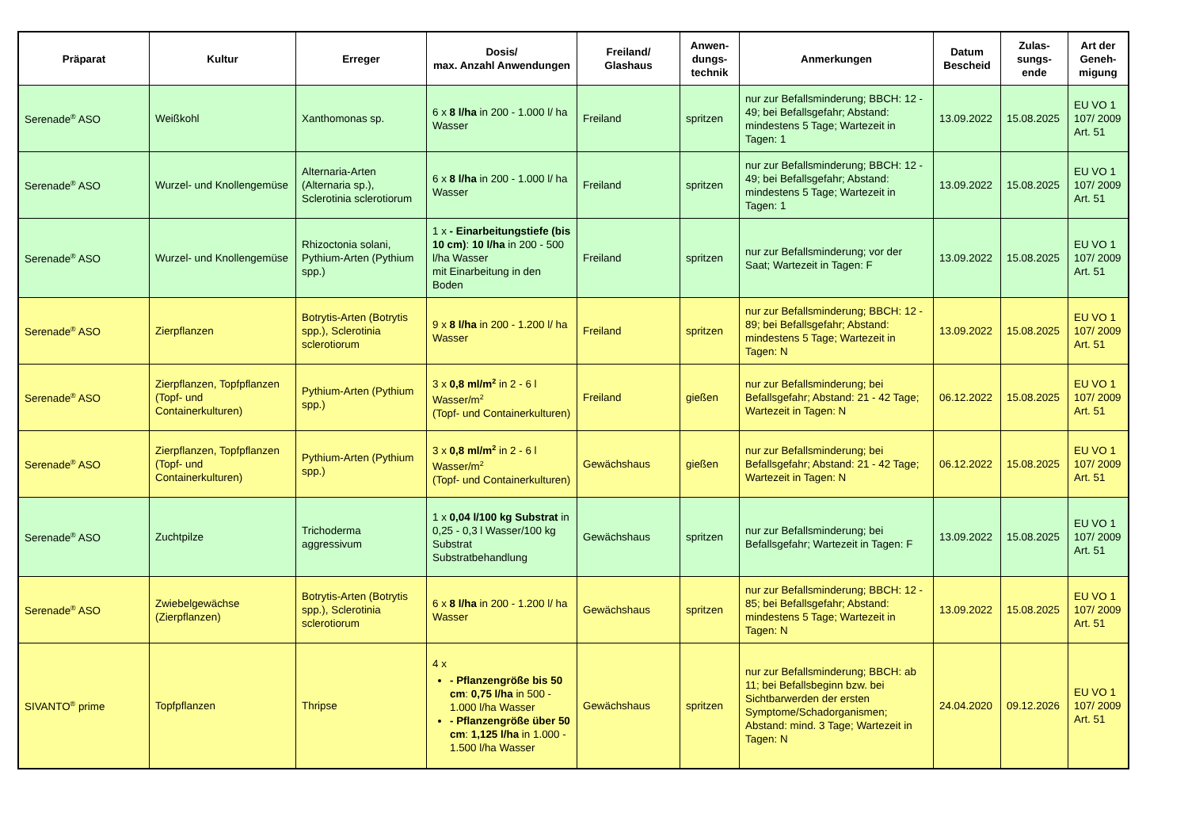| Präparat | Kultur | Erreger | Dosis/ max. Anzahl Anwendungen | Freiland/ Glashaus | Anwen-dungs-technik | Anmerkungen | Datum Bescheid | Zulas-sungs-ende | Art der Geneh-migung |
| --- | --- | --- | --- | --- | --- | --- | --- | --- | --- |
| Serenade<sup>®</sup> ASO | Weißkohl | Xanthomonas sp. | 6 x 8 l/ha in 200 - 1.000 l/ ha Wasser | Freiland | spritzen | nur zur Befallsminderung; BBCH: 12 - 49; bei Befallsgefahr; Abstand: mindestens 5 Tage; Wartezeit in Tagen: 1 | 13.09.2022 | 15.08.2025 | EU VO 1 107/ 2009 Art. 51 |
| Serenade<sup>®</sup> ASO | Wurzel- und Knollengemüse | Alternaria-Arten (Alternaria sp.), Sclerotinia sclerotiorum | 6 x 8 l/ha in 200 - 1.000 l/ ha Wasser | Freiland | spritzen | nur zur Befallsminderung; BBCH: 12 - 49; bei Befallsgefahr; Abstand: mindestens 5 Tage; Wartezeit in Tagen: 1 | 13.09.2022 | 15.08.2025 | EU VO 1 107/ 2009 Art. 51 |
| Serenade<sup>®</sup> ASO | Wurzel- und Knollengemüse | Rhizoctonia solani, Pythium-Arten (Pythium spp.) | 1 x - Einarbeitungstiefe (bis 10 cm) : 10 l/ha in 200 - 500 l/ha Wasser mit Einarbeitung in den Boden | Freiland | spritzen | nur zur Befallsminderung; vor der Saat; Wartezeit in Tagen: F | 13.09.2022 | 15.08.2025 | EU VO 1 107/ 2009 Art. 51 |
| Serenade<sup>®</sup> ASO | Zierpflanzen | Botrytis-Arten (Botrytis spp.), Sclerotinia sclerotiorum | 9 x 8 l/ha in 200 - 1.200 l/ ha Wasser | Freiland | spritzen | nur zur Befallsminderung; BBCH: 12 - 89; bei Befallsgefahr; Abstand: mindestens 5 Tage; Wartezeit in Tagen: N | 13.09.2022 | 15.08.2025 | EU VO 1 107/ 2009 Art. 51 |
| Serenade<sup>®</sup> ASO | Zierpflanzen, Topfpflanzen (Topf- und Containerkulturen) | Pythium-Arten (Pythium spp.) | 3 x 0,8 ml/m<sup>2</sup> in 2 - 6 l Wasser/m<sup>2</sup> (Topf- und Containerkulturen) | Freiland | gießen | nur zur Befallsminderung; bei Befallsgefahr; Abstand: 21 - 42 Tage; Wartezeit in Tagen: N | 06.12.2022 | 15.08.2025 | EU VO 1 107/ 2009 Art. 51 |
| Serenade<sup>®</sup> ASO | Zierpflanzen, Topfpflanzen (Topf- und Containerkulturen) | Pythium-Arten (Pythium spp.) | 3 x 0,8 ml/m<sup>2</sup> in 2 - 6 l Wasser/m<sup>2</sup> (Topf- und Containerkulturen) | Gewächshaus | gießen | nur zur Befallsminderung; bei Befallsgefahr; Abstand: 21 - 42 Tage; Wartezeit in Tagen: N | 06.12.2022 | 15.08.2025 | EU VO 1 107/ 2009 Art. 51 |
| Serenade<sup>®</sup> ASO | Zuchtpilze | Trichoderma aggressivum | 1 x 0,04 l/100 kg Substrat in 0,25 - 0,3 l Wasser/100 kg Substrat Substratbehandlung | Gewächshaus | spritzen | nur zur Befallsminderung; bei Befallsgefahr; Wartezeit in Tagen: F | 13.09.2022 | 15.08.2025 | EU VO 1 107/ 2009 Art. 51 |
| Serenade<sup>®</sup> ASO | Zwiebelgewächse (Zierpflanzen) | Botrytis-Arten (Botrytis spp.), Sclerotinia sclerotiorum | 6 x 8 l/ha in 200 - 1.200 l/ ha Wasser | Gewächshaus | spritzen | nur zur Befallsminderung; BBCH: 12 - 85; bei Befallsgefahr; Abstand: mindestens 5 Tage; Wartezeit in Tagen: N | 13.09.2022 | 15.08.2025 | EU VO 1 107/ 2009 Art. 51 |
| SIVANTO<sup>®</sup> prime | Topfpflanzen | Thripse | 4 x - Pflanzengröße bis 50 cm : 0,75 l/ha in 500 - 1.000 l/ha Wasser - Pflanzengröße über 50 cm : 1,125 l/ha in 1.000 - 1.500 l/ha Wasser | Gewächshaus | spritzen | nur zur Befallsminderung; BBCH: ab 11; bei Befallsbeginn bzw. bei Sichtbarwerden der ersten Symptome/Schadorganismen; Abstand: mind. 3 Tage; Wartezeit in Tagen: N | 24.04.2020 | 09.12.2026 | EU VO 1 107/ 2009 Art. 51 |